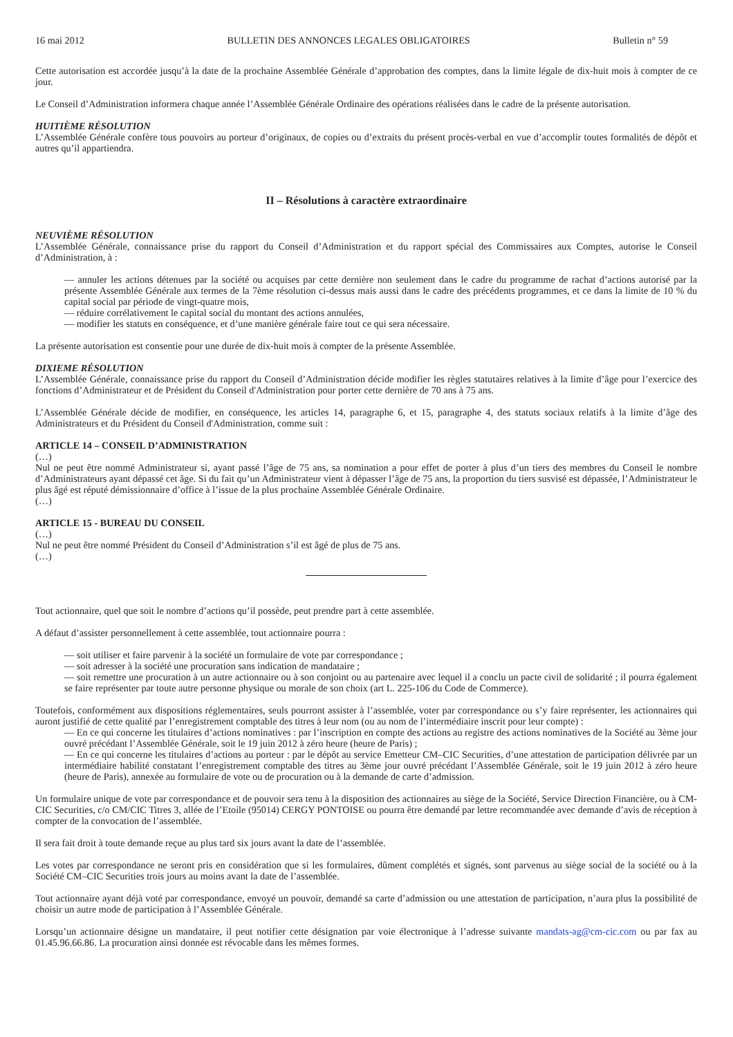16 mai 2012 BULLETIN DES ANNONCES LEGALES OBLIGATOIRES Bulletin n° 59
Cette autorisation est accordée jusqu’à la date de la prochaine Assemblée Générale d’approbation des comptes, dans la limite légale de dix-huit mois à compter de ce jour.
Le Conseil d’Administration informera chaque année l’Assemblée Générale Ordinaire des opérations réalisées dans le cadre de la présente autorisation.
HUITIÈME RÉSOLUTION
L’Assemblée Générale confère tous pouvoirs au porteur d’originaux, de copies ou d’extraits du présent procès-verbal en vue d’accomplir toutes formalités de dépôt et autres qu’il appartiendra.
II – Résolutions à caractère extraordinaire
NEUVIÈME RÉSOLUTION
L’Assemblée Générale, connaissance prise du rapport du Conseil d’Administration et du rapport spécial des Commissaires aux Comptes, autorise le Conseil d’Administration, à :
— annuler les actions détenues par la société ou acquises par cette dernière non seulement dans le cadre du programme de rachat d’actions autorisé par la présente Assemblée Générale aux termes de la 7ème résolution ci-dessus mais aussi dans le cadre des précédents programmes, et ce dans la limite de 10 % du capital social par période de vingt-quatre mois,
— réduire corrélativement le capital social du montant des actions annulées,
— modifier les statuts en conséquence, et d’une manière générale faire tout ce qui sera nécessaire.
La présente autorisation est consentie pour une durée de dix-huit mois à compter de la présente Assemblée.
DIXIEME RÉSOLUTION
L’Assemblée Générale, connaissance prise du rapport du Conseil d’Administration décide modifier les règles statutaires relatives à la limite d’âge pour l’exercice des fonctions d’Administrateur et de Président du Conseil d'Administration pour porter cette dernière de 70 ans à 75 ans.
L’Assemblée Générale décide de modifier, en conséquence, les articles 14, paragraphe 6, et 15, paragraphe 4, des statuts sociaux relatifs à la limite d’âge des Administrateurs et du Président du Conseil d'Administration, comme suit :
ARTICLE 14 – CONSEIL D’ADMINISTRATION
(…)
Nul ne peut être nommé Administrateur si, ayant passé l’âge de 75 ans, sa nomination a pour effet de porter à plus d’un tiers des membres du Conseil le nombre d’Administrateurs ayant dépassé cet âge. Si du fait qu’un Administrateur vient à dépasser l’âge de 75 ans, la proportion du tiers susvisé est dépassée, l’Administrateur le plus âgé est réputé démissionnaire d’office à l’issue de la plus prochaine Assemblée Générale Ordinaire.
(…)
ARTICLE 15 - BUREAU DU CONSEIL
(…)
Nul ne peut être nommé Président du Conseil d’Administration s’il est âgé de plus de 75 ans.
(…)
Tout actionnaire, quel que soit le nombre d’actions qu’il possède, peut prendre part à cette assemblée.
A défaut d’assister personnellement à cette assemblée, tout actionnaire pourra :
— soit utiliser et faire parvenir à la société un formulaire de vote par correspondance ;
— soit adresser à la société une procuration sans indication de mandataire ;
— soit remettre une procuration à un autre actionnaire ou à son conjoint ou au partenaire avec lequel il a conclu un pacte civil de solidarité ; il pourra également se faire représenter par toute autre personne physique ou morale de son choix (art L. 225-106 du Code de Commerce).
Toutefois, conformément aux dispositions réglementaires, seuls pourront assister à l’assemblée, voter par correspondance ou s’y faire représenter, les actionnaires qui auront justifié de cette qualité par l’enregistrement comptable des titres à leur nom (ou au nom de l’intermédiaire inscrit pour leur compte) :
— En ce qui concerne les titulaires d’actions nominatives : par l’inscription en compte des actions au registre des actions nominatives de la Société au 3ème jour ouvré précédant l’Assemblée Générale, soit le 19 juin 2012 à zéro heure (heure de Paris) ;
— En ce qui concerne les titulaires d’actions au porteur : par le dépôt au service Emetteur CM–CIC Securities, d’une attestation de participation délivrée par un intermédiaire habilité constatant l’enregistrement comptable des titres au 3ème jour ouvré précédant l’Assemblée Générale, soit le 19 juin 2012 à zéro heure (heure de Paris), annexée au formulaire de vote ou de procuration ou à la demande de carte d’admission.
Un formulaire unique de vote par correspondance et de pouvoir sera tenu à la disposition des actionnaires au siège de la Société, Service Direction Financière, ou à CM-CIC Securities, c/o CM/CIC Titres 3, allée de l’Etoile (95014) CERGY PONTOISE ou pourra être demandé par lettre recommandée avec demande d’avis de réception à compter de la convocation de l’assemblée.
Il sera fait droit à toute demande reçue au plus tard six jours avant la date de l’assemblée.
Les votes par correspondance ne seront pris en considération que si les formulaires, dûment complétés et signés, sont parvenus au siège social de la société ou à la Société CM–CIC Securities trois jours au moins avant la date de l’assemblée.
Tout actionnaire ayant déjà voté par correspondance, envoyé un pouvoir, demandé sa carte d’admission ou une attestation de participation, n’aura plus la possibilité de choisir un autre mode de participation à l’Assemblée Générale.
Lorsqu’un actionnaire désigne un mandataire, il peut notifier cette désignation par voie électronique à l’adresse suivante mandats-ag@cm-cic.com ou par fax au 01.45.96.66.86. La procuration ainsi donnée est révocable dans les mêmes formes.